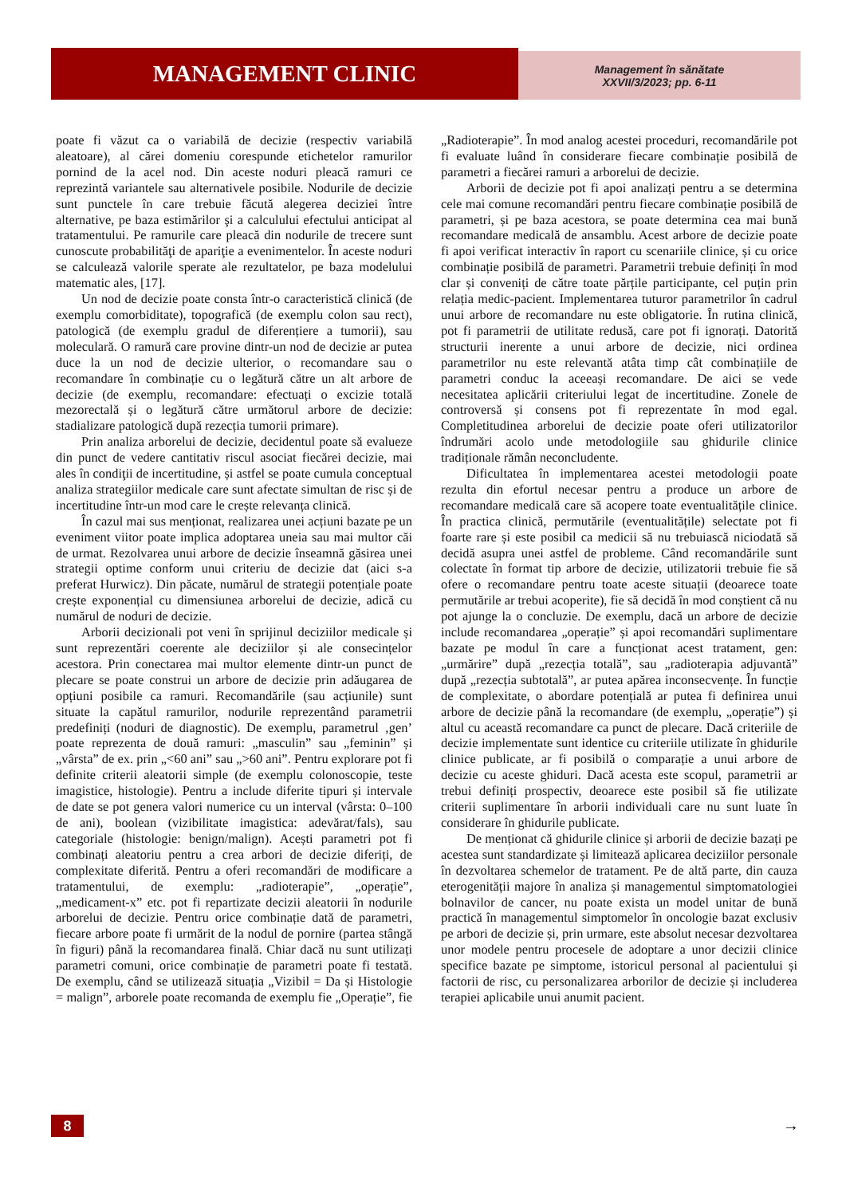MANAGEMENT CLINIC
Management în sănătate
XXVII/3/2023; pp. 6-11
poate fi văzut ca o variabilă de decizie (respectiv variabilă aleatoare), al cărei domeniu corespunde etichetelor ramurilor pornind de la acel nod. Din aceste noduri pleacă ramuri ce reprezintă variantele sau alternativele posibile. Nodurile de decizie sunt punctele în care trebuie făcută alegerea deciziei între alternative, pe baza estimărilor şi a calculului efectului anticipat al tratamentului. Pe ramurile care pleacă din nodurile de trecere sunt cunoscute probabilităţi de apariţie a evenimentelor. În aceste noduri se calculează valorile sperate ale rezultatelor, pe baza modelului matematic ales, [17].
Un nod de decizie poate consta într-o caracteristică clinică (de exemplu comorbiditate), topografică (de exemplu colon sau rect), patologică (de exemplu gradul de diferențiere a tumorii), sau moleculară. O ramură care provine dintr-un nod de decizie ar putea duce la un nod de decizie ulterior, o recomandare sau o recomandare în combinație cu o legătură către un alt arbore de decizie (de exemplu, recomandare: efectuați o excizie totală mezorectală și o legătură către următorul arbore de decizie: stadializare patologică după rezecția tumorii primare).
Prin analiza arborelui de decizie, decidentul poate să evalueze din punct de vedere cantitativ riscul asociat fiecărei decizie, mai ales în condiţii de incertitudine, și astfel se poate cumula conceptual analiza strategiilor medicale care sunt afectate simultan de risc și de incertitudine într-un mod care le crește relevanța clinică.
În cazul mai sus menționat, realizarea unei acțiuni bazate pe un eveniment viitor poate implica adoptarea uneia sau mai multor căi de urmat. Rezolvarea unui arbore de decizie înseamnă găsirea unei strategii optime conform unui criteriu de decizie dat (aici s-a preferat Hurwicz). Din păcate, numărul de strategii potențiale poate crește exponențial cu dimensiunea arborelui de decizie, adică cu numărul de noduri de decizie.
Arborii decizionali pot veni în sprijinul deciziilor medicale și sunt reprezentări coerente ale deciziilor și ale consecințelor acestora. Prin conectarea mai multor elemente dintr-un punct de plecare se poate construi un arbore de decizie prin adăugarea de opțiuni posibile ca ramuri. Recomandările (sau acțiunile) sunt situate la capătul ramurilor, nodurile reprezentând parametrii predefiniți (noduri de diagnostic). De exemplu, parametrul ‚gen’ poate reprezenta de două ramuri: „masculin” sau „feminin” și „vârsta” de ex. prin „<60 ani” sau „>60 ani”. Pentru explorare pot fi definite criterii aleatorii simple (de exemplu colonoscopie, teste imagistice, histologie). Pentru a include diferite tipuri și intervale de date se pot genera valori numerice cu un interval (vârsta: 0–100 de ani), boolean (vizibilitate imagistica: adevărat/fals), sau categoriale (histologie: benign/malign). Acești parametri pot fi combinați aleatoriu pentru a crea arbori de decizie diferiți, de complexitate diferită. Pentru a oferi recomandări de modificare a tratamentului, de exemplu: „radioterapie”, „operație”, „medicament-x” etc. pot fi repartizate decizii aleatorii în nodurile arborelui de decizie. Pentru orice combinație dată de parametri, fiecare arbore poate fi urmărit de la nodul de pornire (partea stângă în figuri) până la recomandarea finală. Chiar dacă nu sunt utilizați parametri comuni, orice combinație de parametri poate fi testată. De exemplu, când se utilizează situația „Vizibil = Da și Histologie = malign”, arborele poate recomanda de exemplu fie „Operație”, fie „Radioterapie”. În mod analog acestei proceduri, recomandările pot fi evaluate luând în considerare fiecare combinație posibilă de parametri a fiecărei ramuri a arborelui de decizie.
Arborii de decizie pot fi apoi analizați pentru a se determina cele mai comune recomandări pentru fiecare combinație posibilă de parametri, și pe baza acestora, se poate determina cea mai bună recomandare medicală de ansamblu. Acest arbore de decizie poate fi apoi verificat interactiv în raport cu scenariile clinice, și cu orice combinație posibilă de parametri. Parametrii trebuie definiți în mod clar și conveniți de către toate părțile participante, cel puțin prin relația medic-pacient. Implementarea tuturor parametrilor în cadrul unui arbore de recomandare nu este obligatorie. În rutina clinică, pot fi parametrii de utilitate redusă, care pot fi ignorați. Datorită structurii inerente a unui arbore de decizie, nici ordinea parametrilor nu este relevantă atâta timp cât combinațiile de parametri conduc la aceeași recomandare. De aici se vede necesitatea aplicării criteriului legat de incertitudine. Zonele de controversă și consens pot fi reprezentate în mod egal. Completitudinea arborelui de decizie poate oferi utilizatorilor îndrumări acolo unde metodologiile sau ghidurile clinice tradiționale rămân neconcludente.
Dificultatea în implementarea acestei metodologii poate rezulta din efortul necesar pentru a produce un arbore de recomandare medicală care să acopere toate eventualitățile clinice. În practica clinică, permutările (eventualitățile) selectate pot fi foarte rare și este posibil ca medicii să nu trebuiască niciodată să decidă asupra unei astfel de probleme. Când recomandările sunt colectate în format tip arbore de decizie, utilizatorii trebuie fie să ofere o recomandare pentru toate aceste situații (deoarece toate permutările ar trebui acoperite), fie să decidă în mod conștient că nu pot ajunge la o concluzie. De exemplu, dacă un arbore de decizie include recomandarea „operație” și apoi recomandări suplimentare bazate pe modul în care a funcționat acest tratament, gen: „urmărire” după „rezecția totală”, sau „radioterapia adjuvantă” după „rezecția subtotală”, ar putea apărea inconsecvențe. În funcție de complexitate, o abordare potențială ar putea fi definirea unui arbore de decizie până la recomandare (de exemplu, „operație”) și altul cu această recomandare ca punct de plecare. Dacă criteriile de decizie implementate sunt identice cu criteriile utilizate în ghidurile clinice publicate, ar fi posibilă o comparație a unui arbore de decizie cu aceste ghiduri. Dacă acesta este scopul, parametrii ar trebui definiți prospectiv, deoarece este posibil să fie utilizate criterii suplimentare în arborii individuali care nu sunt luate în considerare în ghidurile publicate.
De menționat că ghidurile clinice și arborii de decizie bazați pe acestea sunt standardizate și limitează aplicarea deciziilor personale în dezvoltarea schemelor de tratament. Pe de altă parte, din cauza eterogenității majore în analiza și managementul simptomatologiei bolnavilor de cancer, nu poate exista un model unitar de bună practică în managementul simptomelor în oncologie bazat exclusiv pe arbori de decizie și, prin urmare, este absolut necesar dezvoltarea unor modele pentru procesele de adoptare a unor decizii clinice specifice bazate pe simptome, istoricul personal al pacientului și factorii de risc, cu personalizarea arborilor de decizie și includerea terapiei aplicabile unui anumit pacient.
8 →